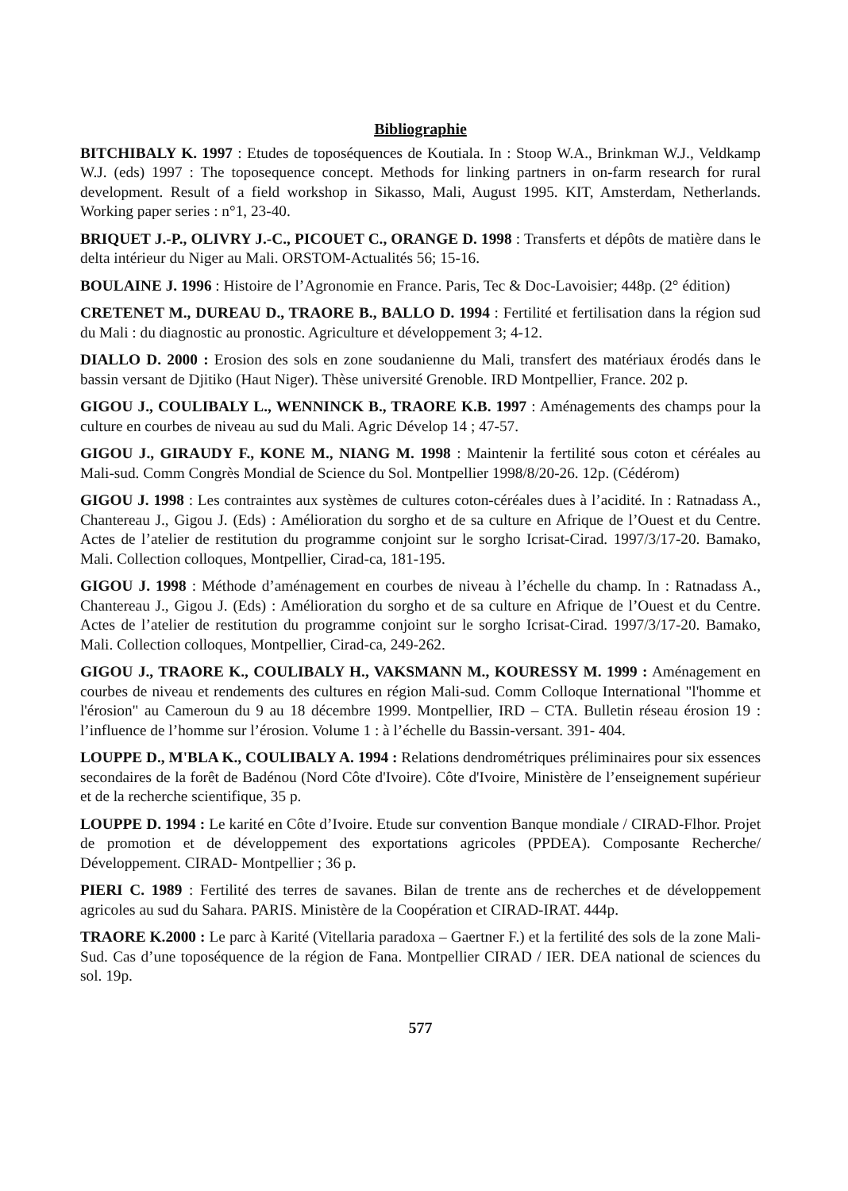Bibliographie
BITCHIBALY K. 1997 : Etudes de toposéquences de Koutiala. In : Stoop W.A., Brinkman W.J., Veldkamp W.J. (eds) 1997 : The toposequence concept. Methods for linking partners in on-farm research for rural development. Result of a field workshop in Sikasso, Mali, August 1995. KIT, Amsterdam, Netherlands. Working paper series : n°1, 23-40.
BRIQUET J.-P., OLIVRY J.-C., PICOUET C., ORANGE D. 1998 : Transferts et dépôts de matière dans le delta intérieur du Niger au Mali. ORSTOM-Actualités 56; 15-16.
BOULAINE J. 1996 : Histoire de l’Agronomie en France. Paris, Tec & Doc-Lavoisier; 448p. (2° édition)
CRETENET M., DUREAU D., TRAORE B., BALLO D. 1994 : Fertilité et fertilisation dans la région sud du Mali : du diagnostic au pronostic. Agriculture et développement 3; 4-12.
DIALLO D. 2000 : Erosion des sols en zone soudanienne du Mali, transfert des matériaux érodés dans le bassin versant de Djitiko (Haut Niger). Thèse université Grenoble. IRD Montpellier, France. 202 p.
GIGOU J., COULIBALY L., WENNINCK B., TRAORE K.B. 1997 : Aménagements des champs pour la culture en courbes de niveau au sud du Mali. Agric Dévelop 14 ; 47-57.
GIGOU J., GIRAUDY F., KONE M., NIANG M. 1998 : Maintenir la fertilité sous coton et céréales au Mali-sud. Comm Congrès Mondial de Science du Sol. Montpellier 1998/8/20-26. 12p. (Cédérom)
GIGOU J. 1998 : Les contraintes aux systèmes de cultures coton-céréales dues à l’acidité. In : Ratnadass A., Chantereau J., Gigou J. (Eds) : Amélioration du sorgho et de sa culture en Afrique de l’Ouest et du Centre. Actes de l’atelier de restitution du programme conjoint sur le sorgho Icrisat-Cirad. 1997/3/17-20. Bamako, Mali. Collection colloques, Montpellier, Cirad-ca, 181-195.
GIGOU J. 1998 : Méthode d’aménagement en courbes de niveau à l’échelle du champ. In : Ratnadass A., Chantereau J., Gigou J. (Eds) : Amélioration du sorgho et de sa culture en Afrique de l’Ouest et du Centre. Actes de l’atelier de restitution du programme conjoint sur le sorgho Icrisat-Cirad. 1997/3/17-20. Bamako, Mali. Collection colloques, Montpellier, Cirad-ca, 249-262.
GIGOU J., TRAORE K., COULIBALY H., VAKSMANN M., KOURESSY M. 1999 : Aménagement en courbes de niveau et rendements des cultures en région Mali-sud. Comm Colloque International "l'homme et l'érosion" au Cameroun du 9 au 18 décembre 1999. Montpellier, IRD – CTA. Bulletin réseau érosion 19 : l’influence de l’homme sur l’érosion. Volume 1 : à l’échelle du Bassin-versant. 391- 404.
LOUPPE D., M'BLA K., COULIBALY A. 1994 : Relations dendrométriques préliminaires pour six essences secondaires de la forêt de Badénou (Nord Côte d'Ivoire). Côte d'Ivoire, Ministère de l’enseignement supérieur et de la recherche scientifique, 35 p.
LOUPPE D. 1994 : Le karité en Côte d’Ivoire. Etude sur convention Banque mondiale / CIRAD-Flhor. Projet de promotion et de développement des exportations agricoles (PPDEA). Composante Recherche/ Développement. CIRAD- Montpellier ; 36 p.
PIERI C. 1989 : Fertilité des terres de savanes. Bilan de trente ans de recherches et de développement agricoles au sud du Sahara. PARIS. Ministère de la Coopération et CIRAD-IRAT. 444p.
TRAORE K.2000 : Le parc à Karité (Vitellaria paradoxa – Gaertner F.) et la fertilité des sols de la zone Mali-Sud. Cas d’une toposéquence de la région de Fana. Montpellier CIRAD / IER. DEA national de sciences du sol. 19p.
577